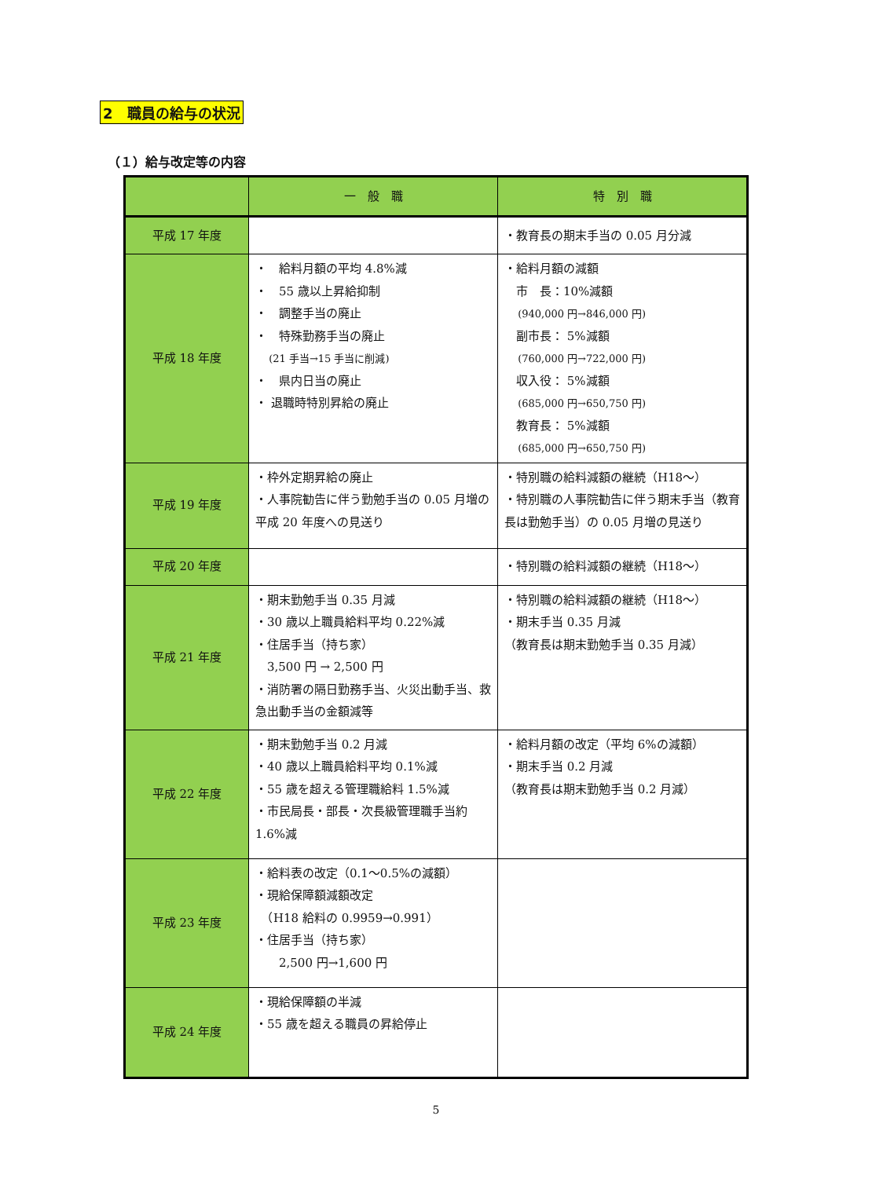2　職員の給与の状況
（１）給与改定等の内容
| | 一 般 職 | 特 別 職 |
| --- | --- | --- |
| 平成 17 年度 | | ・教育長の期末手当の 0.05 月分減 |
| 平成 18 年度 | ・ 給料月額の平均 4.8%減 ・ 55 歳以上昇給抑制 ・ 調整手当の廃止 ・ 特殊勤務手当の廃止 (21 手当→15 手当に削減) ・ 県内日当の廃止 ・ 退職時特別昇給の廃止 | ・給料月額の減額 市 長：10%減額 (940,000 円→846,000 円) 副市長： 5%減額 (760,000 円→722,000 円) 収入役： 5%減額 (685,000 円→650,750 円) 教育長： 5%減額 (685,000 円→650,750 円) |
| 平成 19 年度 | ・枠外定期昇給の廃止 ・人事院勧告に伴う勤勉手当の 0.05 月増の平成 20 年度への見送り | ・特別職の給料減額の継続（H18～） ・特別職の人事院勧告に伴う期末手当（教育長は勤勉手当）の 0.05 月増の見送り |
| 平成 20 年度 | | ・特別職の給料減額の継続（H18～） |
| 平成 21 年度 | ・期末勤勉手当 0.35 月減 ・30 歳以上職員給料平均 0.22%減 ・住居手当（持ち家） 3,500 円 → 2,500 円 ・消防署の隔日勤務手当、火災出動手当、救急出動手当の金額減等 | ・特別職の給料減額の継続（H18～） ・期末手当 0.35 月減 （教育長は期末勤勉手当 0.35 月減） |
| 平成 22 年度 | ・期末勤勉手当 0.2 月減 ・40 歳以上職員給料平均 0.1%減 ・55 歳を超える管理職給料 1.5%減 ・市民局長・部長・次長級管理職手当約 1.6%減 | ・給料月額の改定（平均 6%の減額） ・期末手当 0.2 月減 （教育長は期末勤勉手当 0.2 月減） |
| 平成 23 年度 | ・給料表の改定（0.1～0.5%の減額） ・現給保障額減額改定 （H18 給料の 0.9959→0.991） ・住居手当（持ち家） 2,500 円→1,600 円 | |
| 平成 24 年度 | ・現給保障額の半減 ・55 歳を超える職員の昇給停止 | |
5